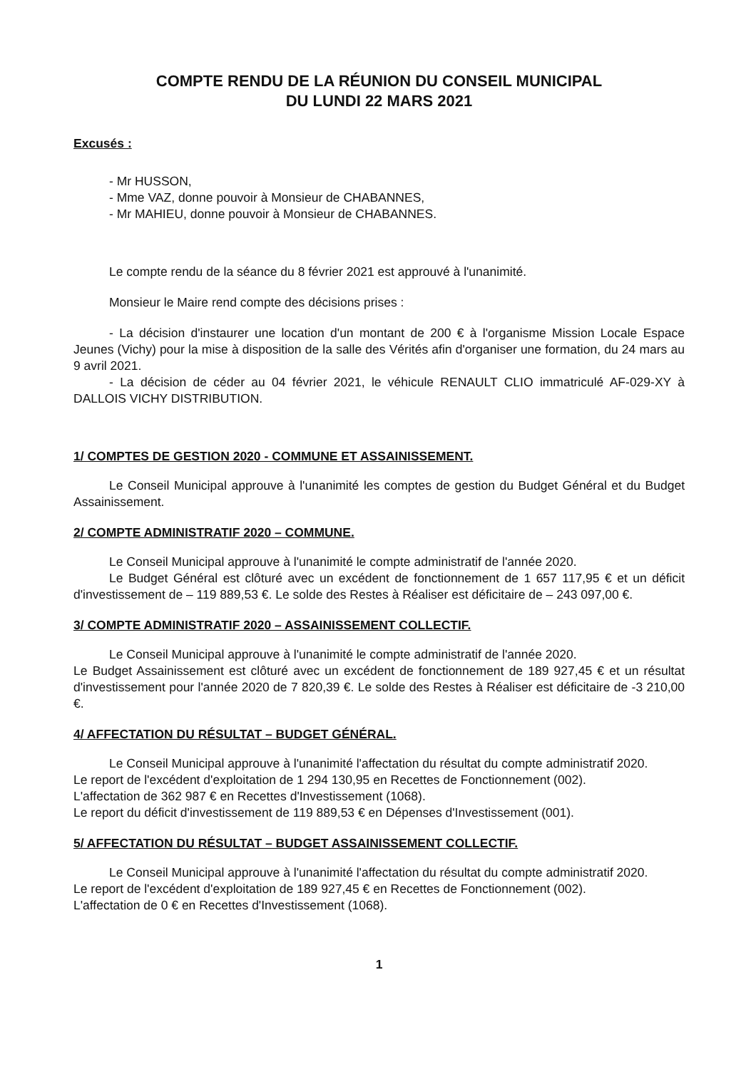COMPTE RENDU DE LA RÉUNION DU CONSEIL MUNICIPAL
DU LUNDI 22 MARS 2021
Excusés :
- Mr HUSSON,
- Mme VAZ, donne pouvoir à Monsieur de CHABANNES,
- Mr MAHIEU, donne pouvoir à Monsieur de CHABANNES.
Le compte rendu de la séance du 8 février 2021 est approuvé à l'unanimité.
Monsieur le Maire rend compte des décisions prises :
- La décision d'instaurer une location d'un montant de 200 € à l'organisme Mission Locale Espace Jeunes (Vichy) pour la mise à disposition de la salle des Vérités afin d'organiser une formation, du 24 mars au 9 avril 2021.
- La décision de céder au 04 février 2021, le véhicule RENAULT CLIO immatriculé AF-029-XY à DALLOIS VICHY DISTRIBUTION.
1/ COMPTES DE GESTION 2020 - COMMUNE ET ASSAINISSEMENT.
Le Conseil Municipal approuve à l'unanimité les comptes de gestion du Budget Général et du Budget Assainissement.
2/ COMPTE ADMINISTRATIF 2020 – COMMUNE.
Le Conseil Municipal approuve à l'unanimité le compte administratif de l'année 2020.
Le Budget Général est clôturé avec un excédent de fonctionnement de 1 657 117,95 € et un déficit d'investissement de – 119 889,53 €. Le solde des Restes à Réaliser est déficitaire de – 243 097,00 €.
3/ COMPTE ADMINISTRATIF 2020 – ASSAINISSEMENT COLLECTIF.
Le Conseil Municipal approuve à l'unanimité le compte administratif de l'année 2020.
Le Budget Assainissement est clôturé avec un excédent de fonctionnement de 189 927,45 € et un résultat d'investissement pour l'année 2020 de 7 820,39 €. Le solde des Restes à Réaliser est déficitaire de -3 210,00 €.
4/ AFFECTATION DU RÉSULTAT – BUDGET GÉNÉRAL.
Le Conseil Municipal approuve à l'unanimité l'affectation du résultat du compte administratif 2020.
Le report de l'excédent d'exploitation de 1 294 130,95 en Recettes de Fonctionnement (002).
L'affectation de 362 987 € en Recettes d'Investissement (1068).
Le report du déficit d'investissement de 119 889,53 € en Dépenses d'Investissement (001).
5/ AFFECTATION DU RÉSULTAT – BUDGET ASSAINISSEMENT COLLECTIF.
Le Conseil Municipal approuve à l'unanimité l'affectation du résultat du compte administratif 2020.
Le report de l'excédent d'exploitation de 189 927,45 € en Recettes de Fonctionnement (002).
L'affectation de 0 € en Recettes d'Investissement (1068).
1